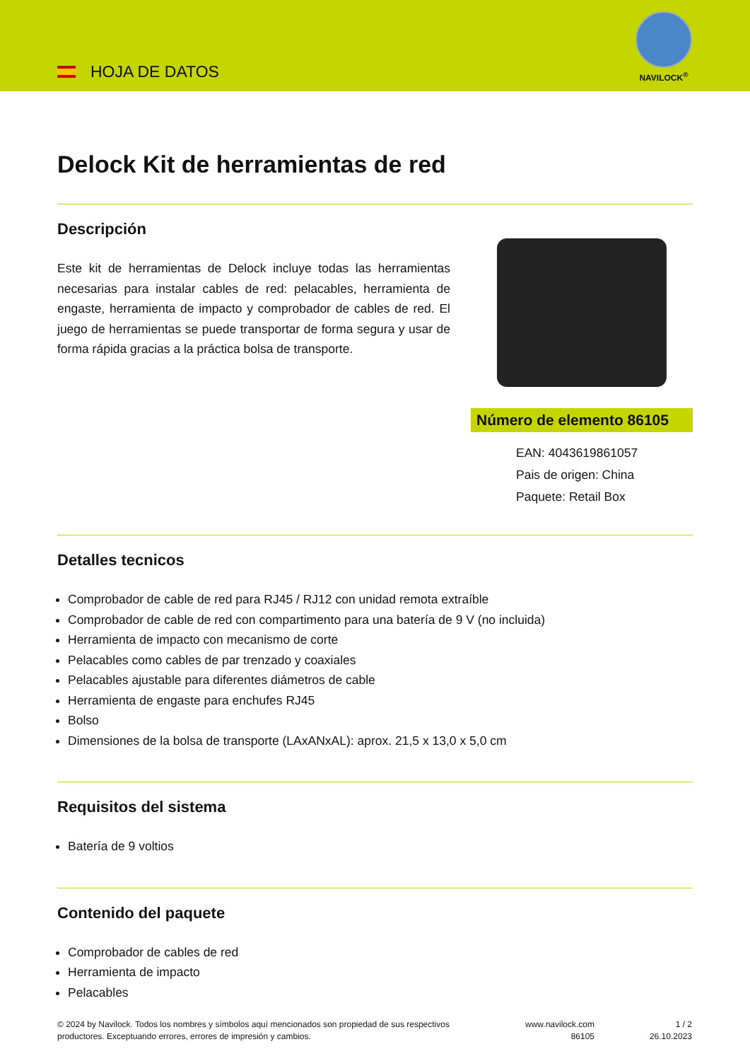HOJA DE DATOS
NAVILOCK<sup>®</sup>
Delock Kit de herramientas de red
Descripción
Este kit de herramientas de Delock incluye todas las herramientas necesarias para instalar cables de red: pelacables, herramienta de engaste, herramienta de impacto y comprobador de cables de red. El juego de herramientas se puede transportar de forma segura y usar de forma rápida gracias a la práctica bolsa de transporte.
Número de elemento 86105
EAN: 4043619861057
Pais de origen: China
Paquete: Retail Box
Detalles tecnicos
Comprobador de cable de red para RJ45 / RJ12 con unidad remota extraíble
Comprobador de cable de red con compartimento para una batería de 9 V (no incluida)
Herramienta de impacto con mecanismo de corte
Pelacables como cables de par trenzado y coaxiales
Pelacables ajustable para diferentes diámetros de cable
Herramienta de engaste para enchufes RJ45
Bolso
Dimensiones de la bolsa de transporte (LAxANxAL): aprox. 21,5 x 13,0 x 5,0 cm
Requisitos del sistema
Batería de 9 voltios
Contenido del paquete
Comprobador de cables de red
Herramienta de impacto
Pelacables
© 2024 by Navilock. Todos los nombres y símbolos aquí mencionados son propiedad de sus respectivos productores. Exceptuando errores, errores de impresión y cambios.
www.navilock.com
86105
1 / 2
26.10.2023